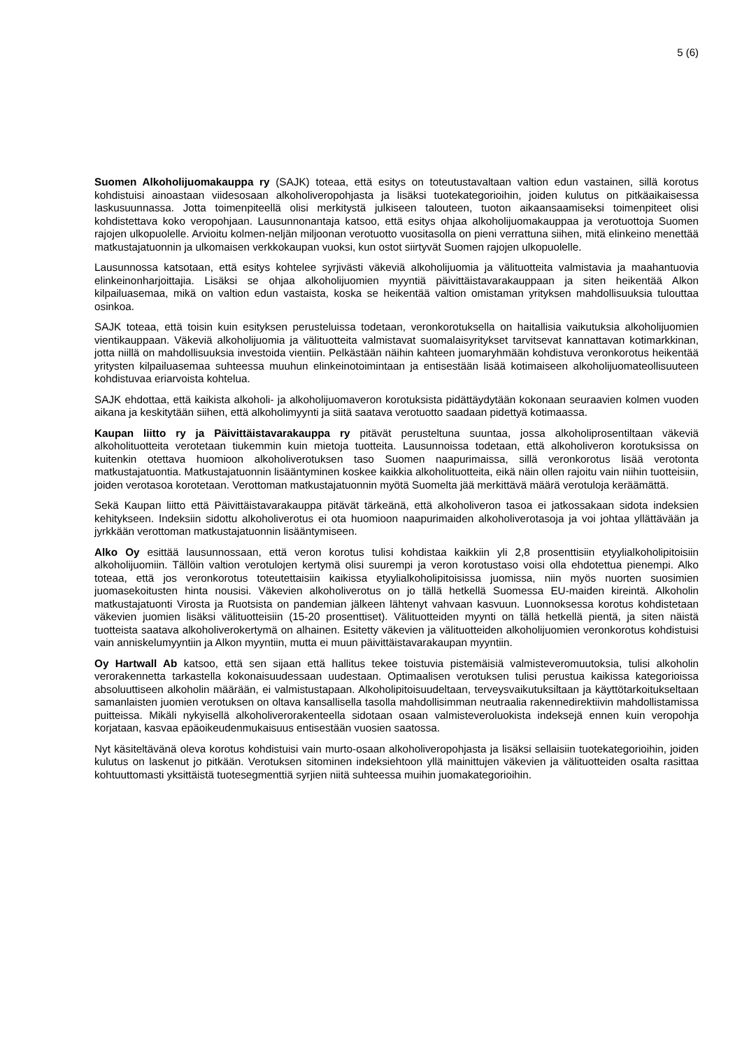5 (6)
Suomen Alkoholijuomakauppa ry (SAJK) toteaa, että esitys on toteutustavaltaan valtion edun vastainen, sillä korotus kohdistuisi ainoastaan viidesosaan alkoholiveropohjasta ja lisäksi tuotekategorioihin, joiden kulutus on pitkäaikaisessa laskusuunnassa. Jotta toimenpiteellä olisi merkitystä julkiseen talouteen, tuoton aikaansaamiseksi toimenpiteet olisi kohdistettava koko veropohjaan. Lausunnonantaja katsoo, että esitys ohjaa alkoholijuomakauppaa ja verotuottoja Suomen rajojen ulkopuolelle. Arvioitu kolmen-neljän miljoonan verotuotto vuositasolla on pieni verrattuna siihen, mitä elinkeino menettää matkustajatuonnin ja ulkomaisen verkkokaupan vuoksi, kun ostot siirtyvät Suomen rajojen ulkopuolelle.
Lausunnossa katsotaan, että esitys kohtelee syrjivästi väkeviä alkoholijuomia ja välituotteita valmistavia ja maahantuovia elinkeinonharjoittajia. Lisäksi se ohjaa alkoholijuomien myyntiä päivittäistavarakauppaan ja siten heikentää Alkon kilpailuasemaa, mikä on valtion edun vastaista, koska se heikentää valtion omistaman yrityksen mahdollisuuksia tulouttaa osinkoa.
SAJK toteaa, että toisin kuin esityksen perusteluissa todetaan, veronkorotuksella on haitallisia vaikutuksia alkoholijuomien vientikauppaan. Väkeviä alkoholijuomia ja välituotteita valmistavat suomalaisyritykset tarvitsevat kannattavan kotimarkkinan, jotta niillä on mahdollisuuksia investoida vientiin. Pelkästään näihin kahteen juomaryhmään kohdistuva veronkorotus heikentää yritysten kilpailuasemaa suhteessa muuhun elinkeinotoimintaan ja entisestään lisää kotimaiseen alkoholijuomateollisuuteen kohdistuvaa eriarvoista kohtelua.
SAJK ehdottaa, että kaikista alkoholi- ja alkoholijuomaveron korotuksista pidättäydytään kokonaan seuraavien kolmen vuoden aikana ja keskitytään siihen, että alkoholimyynti ja siitä saatava verotuotto saadaan pidettyä kotimaassa.
Kaupan liitto ry ja Päivittäistavarakauppa ry pitävät perusteltuna suuntaa, jossa alkoholiprosentiltaan väkeviä alkoholituotteita verotetaan tiukemmin kuin mietoja tuotteita. Lausunnoissa todetaan, että alkoholiveron korotuksissa on kuitenkin otettava huomioon alkoholiverotuksen taso Suomen naapurimaissa, sillä veronkorotus lisää verotonta matkustajatuontia. Matkustajatuonnin lisääntyminen koskee kaikkia alkoholituotteita, eikä näin ollen rajoitu vain niihin tuotteisiin, joiden verotasoa korotetaan. Verottoman matkustajatuonnin myötä Suomelta jää merkittävä määrä verotuloja keräämättä.
Sekä Kaupan liitto että Päivittäistavarakauppa pitävät tärkeänä, että alkoholiveron tasoa ei jatkossakaan sidota indeksien kehitykseen. Indeksiin sidottu alkoholiverotus ei ota huomioon naapurimaiden alkoholiverotasoja ja voi johtaa yllättävään ja jyrkkään verottoman matkustajatuonnin lisääntymiseen.
Alko Oy esittää lausunnossaan, että veron korotus tulisi kohdistaa kaikkiin yli 2,8 prosenttisiin etyylialkoholipitoisiin alkoholijuomiin. Tällöin valtion verotulojen kertymä olisi suurempi ja veron korotustaso voisi olla ehdotettua pienempi. Alko toteaa, että jos veronkorotus toteutettaisiin kaikissa etyylialkoholipitoisissa juomissa, niin myös nuorten suosimien juomasekoitusten hinta nousisi. Väkevien alkoholiverotus on jo tällä hetkellä Suomessa EU-maiden kireintä. Alkoholin matkustajatuonti Virosta ja Ruotsista on pandemian jälkeen lähtenyt vahvaan kasvuun. Luonnoksessa korotus kohdistetaan väkevien juomien lisäksi välituotteisiin (15-20 prosenttiset). Välituotteiden myynti on tällä hetkellä pientä, ja siten näistä tuotteista saatava alkoholiverokertymä on alhainen. Esitetty väkevien ja välituotteiden alkoholijuomien veronkorotus kohdistuisi vain anniskelumyyntiin ja Alkon myyntiin, mutta ei muun päivittäistavarakaupan myyntiin.
Oy Hartwall Ab katsoo, että sen sijaan että hallitus tekee toistuvia pistemäisiä valmisteveromuutoksia, tulisi alkoholin verorakennetta tarkastella kokonaisuudessaan uudestaan. Optimaalisen verotuksen tulisi perustua kaikissa kategorioissa absoluuttiseen alkoholin määrään, ei valmistustapaan. Alkoholipitoisuudeltaan, terveysvaikutuksiltaan ja käyttötarkoitukseltaan samanlaisten juomien verotuksen on oltava kansallisella tasolla mahdollisimman neutraalia rakennedirektiivin mahdollistamissa puitteissa. Mikäli nykyisellä alkoholiverorakenteella sidotaan osaan valmisteveroluokista indeksejä ennen kuin veropohja korjataan, kasvaa epäoikeudenmukaisuus entisestään vuosien saatossa.
Nyt käsiteltävänä oleva korotus kohdistuisi vain murto-osaan alkoholiveropohjasta ja lisäksi sellaisiin tuotekategorioihin, joiden kulutus on laskenut jo pitkään. Verotuksen sitominen indeksiehtoon yllä mainittujen väkevien ja välituotteiden osalta rasittaa kohtuuttomasti yksittäistä tuotesegmenttiä syrjien niitä suhteessa muihin juomakategorioihin.